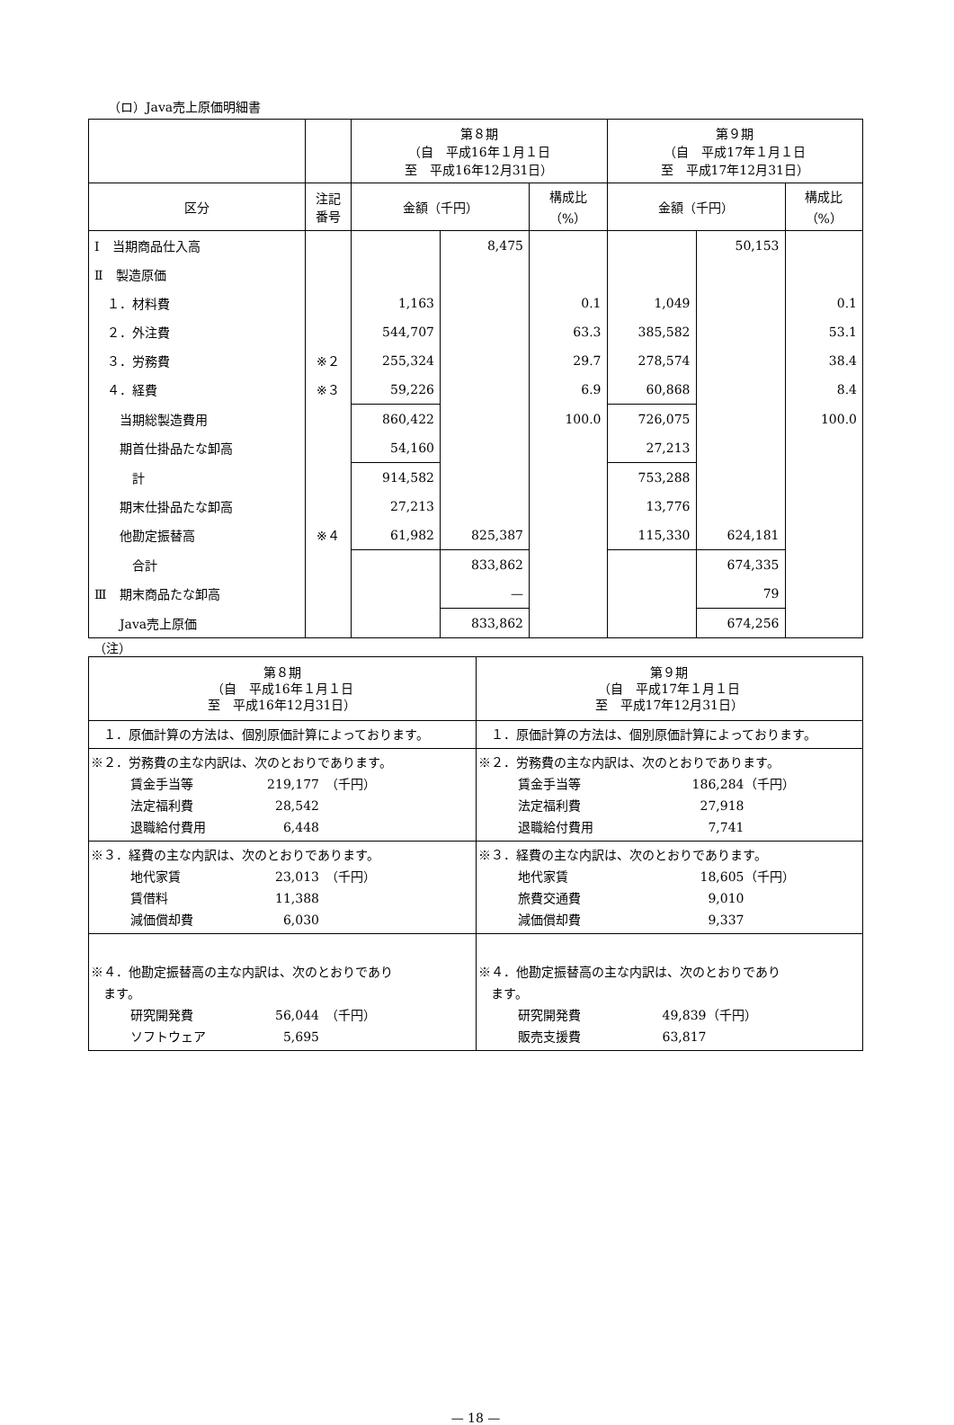（ロ）Java売上原価明細書
| | | 第８期 （自 平成16年１月１日 至 平成16年12月31日） | | | 第９期 （自 平成17年１月１日 至 平成17年12月31日） | | |
| 区分 | 注記 番号 | 金額（千円） | | 構成比 （%） | 金額（千円） | | 構成比 （%） |
| Ⅰ 当期商品仕入高 | | | 8,475 | | | 50,153 | |
| Ⅱ 製造原価 | | | | | | | |
| １．材料費 | | 1,163 | | 0.1 | 1,049 | | 0.1 |
| ２．外注費 | | 544,707 | | 63.3 | 385,582 | | 53.1 |
| ３．労務費 | ※２ | 255,324 | | 29.7 | 278,574 | | 38.4 |
| ４．経費 | ※３ | 59,226 | | 6.9 | 60,868 | | 8.4 |
| 当期総製造費用 | | 860,422 | | 100.0 | 726,075 | | 100.0 |
| 期首仕掛品たな卸高 | | 54,160 | | | 27,213 | | |
| 計 | | 914,582 | | | 753,288 | | |
| 期末仕掛品たな卸高 | | 27,213 | | | 13,776 | | |
| 他勘定振替高 | ※４ | 61,982 | 825,387 | | 115,330 | 624,181 | |
| 合計 | | | 833,862 | | | 674,335 | |
| Ⅲ 期末商品たな卸高 | | | — | | | 79 | |
| Java売上原価 | | | 833,862 | | | 674,256 | |
（注）
| 第８期 （自 平成16年１月１日 至 平成16年12月31日） | 第９期 （自 平成17年１月１日 至 平成17年12月31日） |
| １．原価計算の方法は、個別原価計算によっております。 | １．原価計算の方法は、個別原価計算によっております。 |
| ※２．労務費の主な内訳は、次のとおりであります。 賃金手当等 219,177 （千円） 法定福利費 28,542 退職給付費用 6,448 | ※２．労務費の主な内訳は、次のとおりであります。 賃金手当等 186,284 （千円） 法定福利費 27,918 退職給付費用 7,741 |
| ※３．経費の主な内訳は、次のとおりであります。 地代家賃 23,013 （千円） 賃借料 11,388 減価償却費 6,030 | ※３．経費の主な内訳は、次のとおりであります。 地代家賃 18,605 （千円） 旅費交通費 9,010 減価償却費 9,337 |
| ※４．他勘定振替高の主な内訳は、次のとおりであり ます。 研究開発費 56,044 （千円） ソフトウェア 5,695 | ※４．他勘定振替高の主な内訳は、次のとおりであり ます。 研究開発費 49,839 （千円） 販売支援費 63,817 |
— 18 —